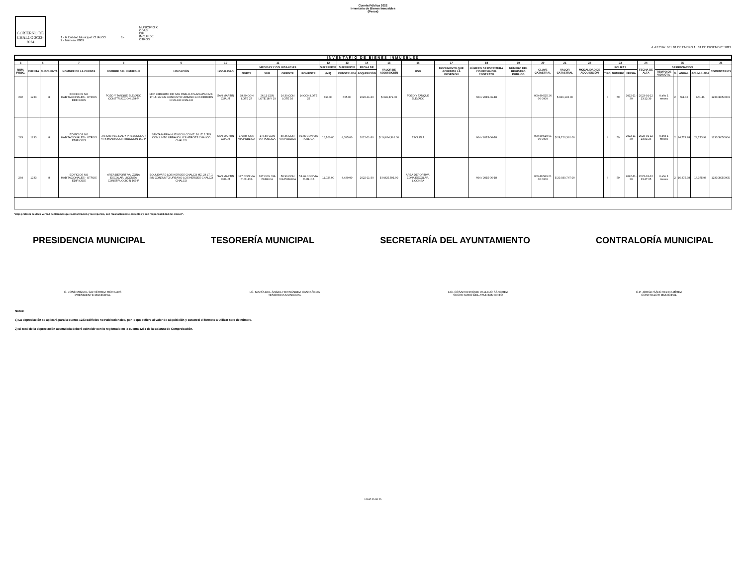Cuenta Pública 2022
Inventario de Bienes Inmuebles
(Pesos)
GOBIERNO DE CHALCO 2022-2024
1.- la Entidad Municipal: CHALCO
2.- Número: 0009
3.-
MUNICIPIO X
ODAS
DIF
IMCUFIDE
OTROS
4.-FECHA: DEL 01 DE ENERO AL 31 DE DICIEMBRE 2022
INVENTARIO DE BIENES INMUEBLES
| 5 | 6 | | 7 | 8 | 9 | 10 | 11 | | | | 12 | 13 | 14 | 15 | 16 | 17 | 18 | 19 | 20 | 21 | 22 | 23 | | | 24 | 25 | | | | 26 |
| --- | --- | --- | --- | --- | --- | --- | --- | --- | --- | --- | --- | --- | --- | --- | --- | --- | --- | --- | --- | --- | --- | --- | --- | --- | --- | --- | --- | --- | --- | --- |
| NUM. PROG. | CUENTA | SUBCUENTA | NOMBRE DE LA CUENTA | NOMBRE DEL INMUEBLE | UBICACIÓN | LOCALIDAD | MEDIDAS Y COLINDANCIAS | | | | SUPERFICIE | SUPERFICIE | FECHA DE | VALOR DE ADQUISICIÓN | USO | DOCUMENTO QUE ACREDITA LA POSESIÓN | NÚMERO DE ESCRITURA Y/O FECHA DEL CONTRATO | NÚMERO DEL REGISTRO PÚBLICO | CLAVE CATASTRAL | VALOR CATASTRAL | MODALIDAD DE ADQUISICIÓN | PÓLIZAS | | | FECHA DE ALTA | DEPRECIACIÓN | | | | COMENTARIOS |
| | | | | | | | NORTE | SUR | ORIENTE | PONIENTE | (M2) | CONSTRUIDA | ADQUISICIÓN | | | | | | | | | TIPO | NÚMERO | FECHA | | TIEMPO DE VIDA ÚTIL | % | ANUAL | ACUMULADA | |
| 282 | 1233 | 8 | EDIFICIOS NO HABITACIONALES - OTROS EDIFICIOS | POZO Y TANQUE ELEVADO CONSTRUCCION 158-P | 1ER. CIRCUITO DE SAN PABLO ATLAZALPAN MZ. 17 LT. 26 S/N CONJUNTO URBANO LOS HEROES CHALCO CHALCO | SAN MARTIN CUAUT | 28.89 CON LOTE 27 | 26.11 CON LOTE 18 Y 19 | 14.39 CON LOTE 16 | 14 CON LOTE 25 | 691.00 | 605.00 | 2022-11-30 | $ 396,879.00 | POZO Y TANQUE ELEVADO | | 604 / 2015-06-18 | | 009 40 525 26 00 0000 | $ 926,192.00 | | I | 59 | 2022-11-30 | 2023-01-12 13:12:39 | 0 año 1 meses | 2 | 661.46 | 661.46 | 123308050003. |
| 283 | 1233 | 8 | EDIFICIOS NO HABITACIONALES - OTROS EDIFICIOS | JARDIN VECINAL Y PREESCOLAR Y PRIMARIA CONTRUCCION 160-P | SANTA MARIA HUEXOCULCO MZ. 10 LT. 1 S/N CONJUNTO URBANO LOS HEROES CHALCO CHALCO | SAN MARTIN CUAUT | 173.85 CON VIA PUBLICA | 173.85 CON VIA PUBLICA | 89.45 CON VIA PUBLICA | 89.45 CON VIA PUBLICA | 16,100.00 | 4,395.00 | 2022-11-30 | $ 14,864,391.00 | ESCUELA | | 604 / 2015-06-18 | | 009 40 519 01 00 0000 | $ 28,710,391.00 | | I | 59 | 2022-11-30 | 2023-01-12 13:31:26 | 0 año 1 meses | 2 | 24,773.98 | 24,773.98 | 123308050004. |
| 284 | 1233 | 8 | EDIFICIOS NO HABITACIONALES - OTROS EDIFICIOS | AREA DEPORTIVA, ZONA ESCOLAR, LICONSA CONSTRUCCIO N 167-P | BOULEVARD LOS HEROES CHALCO MZ. 24 LT. 1 S/N CONJUNTO URBANO LOS HEROES CHALCO CHALCO | SAN MARTIN CUAUT | 187 CON VIA PUBLICA | 187 CON VIA PUBLICA | 58.96 CON VIA PUBLICA | 58.96 CON VIA PUBLICA | 11,026.00 | 4,439.00 | 2022-11-30 | $ 9,825,591.00 | AREA DEPORTIVA, ZONA ESCOLAR, LICONSA | | 604 / 2015-06-18 | | 009 40 549 01 00 0000 | $ 20,039,747.00 | | I | 59 | 2022-11-30 | 2023-01-12 13:47:05 | 0 año 1 meses | 2 | 16,375.98 | 16,375.98 | 123308050005. |
"Bajo protesta de decir verdad declaramos que la información y los reportes, son razonablemente correctos y son responsabilidad del emisor".
PRESIDENCIA MUNICIPAL TESORERÍA MUNICIPAL SECRETARÍA DEL AYUNTAMIENTO CONTRALORÍA MUNICIPAL
C. JOSÉ MIGUEL GUTIÉRREZ MORALES
PRESIDENTE MUNICIPAL
LC. MARÍA DEL ÁNGEL HERNÁNDEZ CASTAÑEDA
TESORERA MUNICIPAL
LIC. CÉSAR ENRIQUE VALLEJO SÁNCHEZ
SECRETARIO DEL AYUNTAMIENTO
C.P. JORGE SÁNCHEZ RAMÍREZ
CONTRALOR MUNICIPAL
Notas:
1) La depreciación se aplicará para la cuenta 1233 Edificios no Habitacionales, por lo que refiere al valor de adquisición y catastral el formato a utilizar sera de número.
2) El total de la depreciación acumulada deberá coincidir con lo registrado en la cuenta 1261 de la Balanza de Comprobación.
HOJA 25 de 25